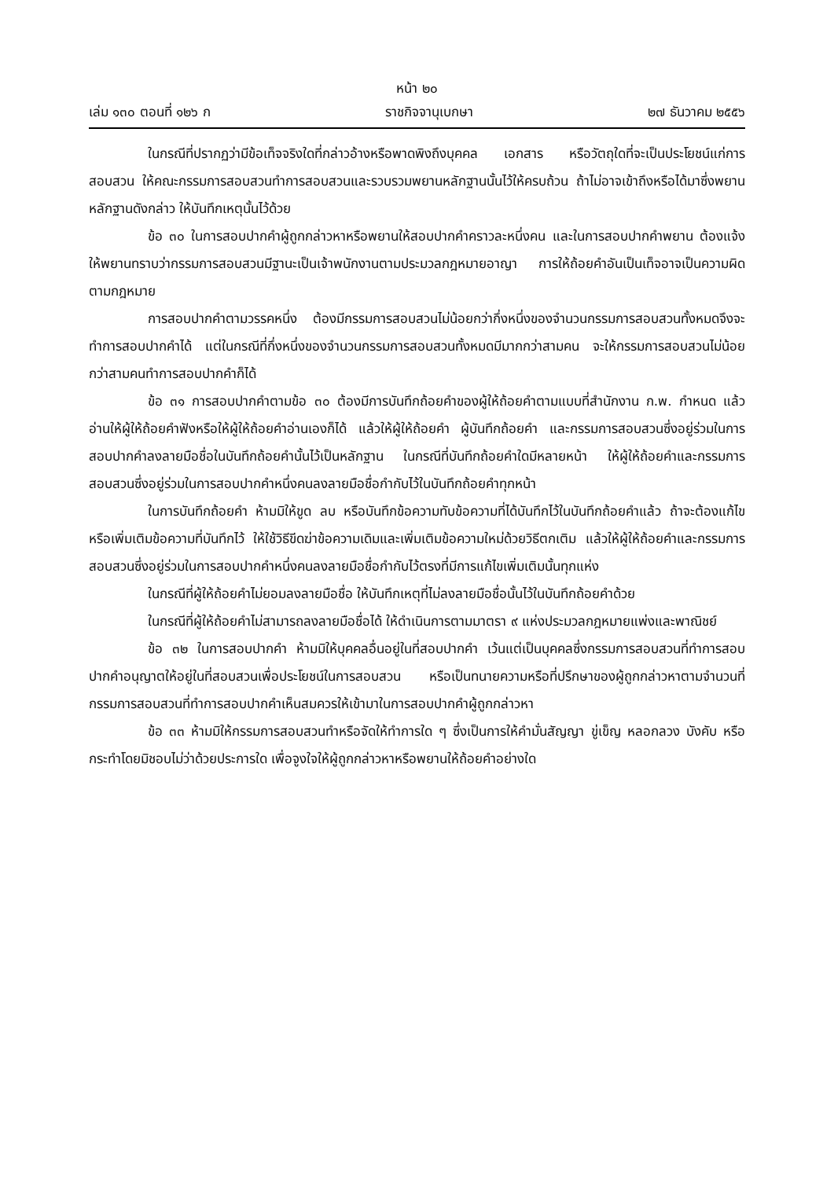หน้า ๒๐
เล่ม ๑๓๐ ตอนที่ ๑๒๖ ก ราชกิจจานุเบกษา ๒๗ ธันวาคม ๒๕๕๖
ในกรณีที่ปรากฏว่ามีข้อเท็จจริงใดที่กล่าวอ้างหรือพาดพิงถึงบุคคล เอกสาร หรือวัตถุใดที่จะเป็นประโยชน์แก่การสอบสวน ให้คณะกรรมการสอบสวนทำการสอบสวนและรวบรวมพยานหลักฐานนั้นไว้ให้ครบถ้วน ถ้าไม่อาจเข้าถึงหรือได้มาซึ่งพยานหลักฐานดังกล่าว ให้บันทึกเหตุนั้นไว้ด้วย
ข้อ ๓๐ ในการสอบปากคำผู้ถูกกล่าวหาหรือพยานให้สอบปากคำคราวละหนึ่งคน และในการสอบปากคำพยาน ต้องแจ้งให้พยานทราบว่ากรรมการสอบสวนมีฐานะเป็นเจ้าพนักงานตามประมวลกฎหมายอาญา การให้ถ้อยคำอันเป็นเท็จอาจเป็นความผิดตามกฎหมาย
การสอบปากคำตามวรรคหนึ่ง ต้องมีกรรมการสอบสวนไม่น้อยกว่ากึ่งหนึ่งของจำนวนกรรมการสอบสวนทั้งหมดจึงจะทำการสอบปากคำได้ แต่ในกรณีที่กึ่งหนึ่งของจำนวนกรรมการสอบสวนทั้งหมดมีมากกว่าสามคน จะให้กรรมการสอบสวนไม่น้อยกว่าสามคนทำการสอบปากคำก็ได้
ข้อ ๓๑ การสอบปากคำตามข้อ ๓๐ ต้องมีการบันทึกถ้อยคำของผู้ให้ถ้อยคำตามแบบที่สำนักงาน ก.พ. กำหนด แล้วอ่านให้ผู้ให้ถ้อยคำฟังหรือให้ผู้ให้ถ้อยคำอ่านเองก็ได้ แล้วให้ผู้ให้ถ้อยคำ ผู้บันทึกถ้อยคำ และกรรมการสอบสวนซึ่งอยู่ร่วมในการสอบปากคำลงลายมือชื่อในบันทึกถ้อยคำนั้นไว้เป็นหลักฐาน ในกรณีที่บันทึกถ้อยคำใดมีหลายหน้า ให้ผู้ให้ถ้อยคำและกรรมการสอบสวนซึ่งอยู่ร่วมในการสอบปากคำหนึ่งคนลงลายมือชื่อกำกับไว้ในบันทึกถ้อยคำทุกหน้า
ในการบันทึกถ้อยคำ ห้ามมิให้ขูด ลบ หรือบันทึกข้อความทับข้อความที่ได้บันทึกไว้ในบันทึกถ้อยคำแล้ว ถ้าจะต้องแก้ไขหรือเพิ่มเติมข้อความที่บันทึกไว้ ให้ใช้วิธีขีดฆ่าข้อความเดิมและเพิ่มเติมข้อความใหม่ด้วยวิธีตกเติม แล้วให้ผู้ให้ถ้อยคำและกรรมการสอบสวนซึ่งอยู่ร่วมในการสอบปากคำหนึ่งคนลงลายมือชื่อกำกับไว้ตรงที่มีการแก้ไขเพิ่มเติมนั้นทุกแห่ง
ในกรณีที่ผู้ให้ถ้อยคำไม่ยอมลงลายมือชื่อ ให้บันทึกเหตุที่ไม่ลงลายมือชื่อนั้นไว้ในบันทึกถ้อยคำด้วย
ในกรณีที่ผู้ให้ถ้อยคำไม่สามารถลงลายมือชื่อได้ ให้ดำเนินการตามมาตรา ๙ แห่งประมวลกฎหมายแพ่งและพาณิชย์
ข้อ ๓๒ ในการสอบปากคำ ห้ามมิให้บุคคลอื่นอยู่ในที่สอบปากคำ เว้นแต่เป็นบุคคลซึ่งกรรมการสอบสวนที่ทำการสอบปากคำอนุญาตให้อยู่ในที่สอบสวนเพื่อประโยชน์ในการสอบสวน หรือเป็นทนายความหรือที่ปรึกษาของผู้ถูกกล่าวหาตามจำนวนที่กรรมการสอบสวนที่ทำการสอบปากคำเห็นสมควรให้เข้ามาในการสอบปากคำผู้ถูกกล่าวหา
ข้อ ๓๓ ห้ามมิให้กรรมการสอบสวนทำหรือจัดให้ทำการใด ๆ ซึ่งเป็นการให้คำมั่นสัญญา ขู่เข็ญ หลอกลวง บังคับ หรือกระทำโดยมิชอบไม่ว่าด้วยประการใด เพื่อจูงใจให้ผู้ถูกกล่าวหาหรือพยานให้ถ้อยคำอย่างใด